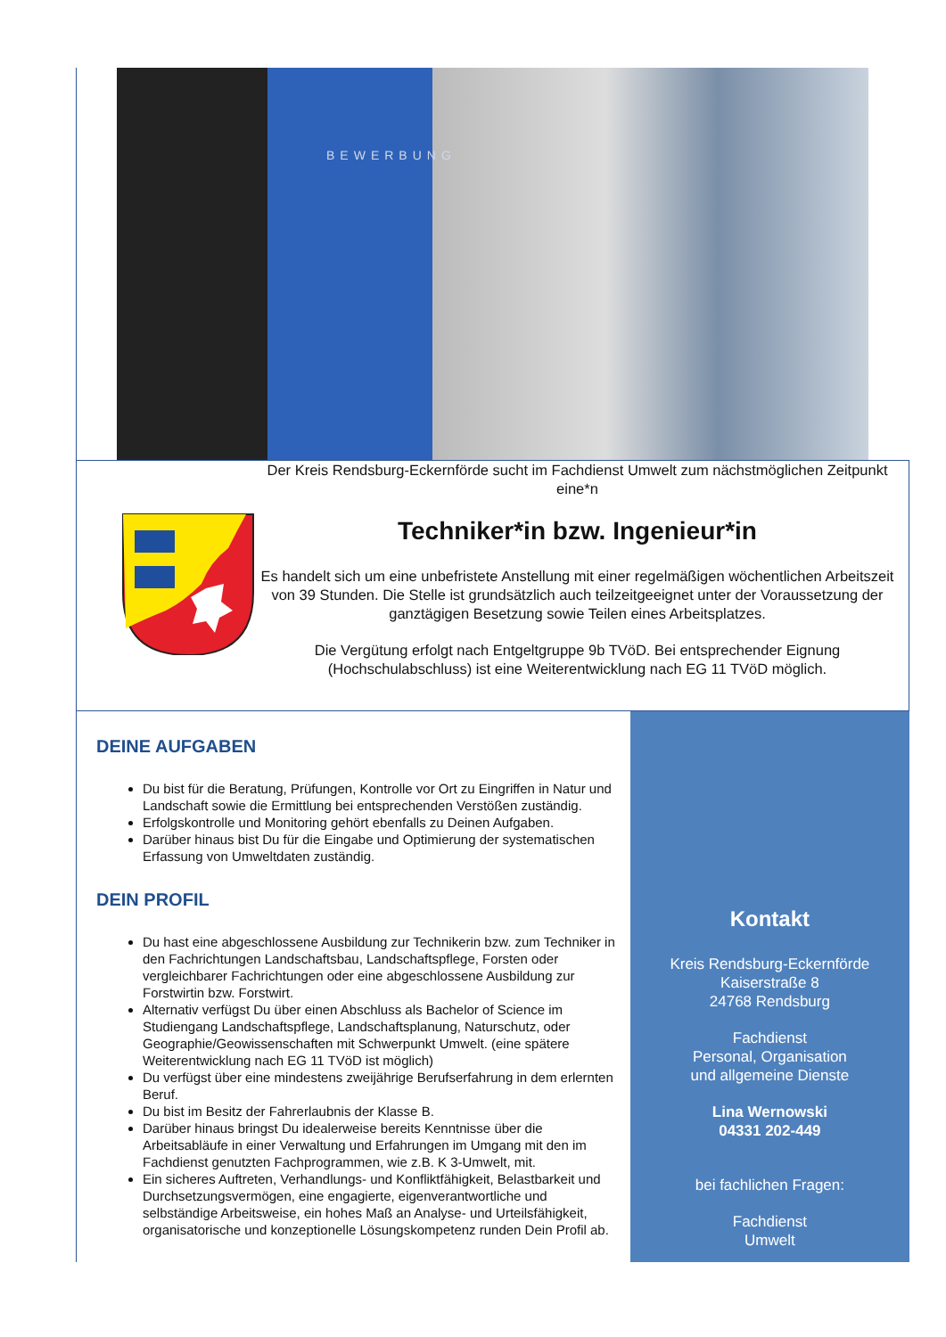BEWERBUNG
Der Kreis Rendsburg-Eckernförde sucht im Fachdienst Umwelt zum nächstmöglichen Zeitpunkt eine*n
Techniker*in bzw. Ingenieur*in
Es handelt sich um eine unbefristete Anstellung mit einer regelmäßigen wöchentlichen Arbeitszeit von 39 Stunden. Die Stelle ist grundsätzlich auch teilzeitgeeignet unter der Voraussetzung der ganztägigen Besetzung sowie Teilen eines Arbeitsplatzes.
Die Vergütung erfolgt nach Entgeltgruppe 9b TVöD. Bei entsprechender Eignung (Hochschulabschluss) ist eine Weiterentwicklung nach EG 11 TVöD möglich.
DEINE AUFGABEN
Du bist für die Beratung, Prüfungen, Kontrolle vor Ort zu Eingriffen in Natur und Landschaft sowie die Ermittlung bei entsprechenden Verstößen zuständig.
Erfolgskontrolle und Monitoring gehört ebenfalls zu Deinen Aufgaben.
Darüber hinaus bist Du für die Eingabe und Optimierung der systematischen Erfassung von Umweltdaten zuständig.
DEIN PROFIL
Du hast eine abgeschlossene Ausbildung zur Technikerin bzw. zum Techniker in den Fachrichtungen Landschaftsbau, Landschaftspflege, Forsten oder vergleichbarer Fachrichtungen oder eine abgeschlossene Ausbildung zur Forstwirtin bzw. Forstwirt.
Alternativ verfügst Du über einen Abschluss als Bachelor of Science im Studiengang Landschaftspflege, Landschaftsplanung, Naturschutz, oder Geographie/Geowissenschaften mit Schwerpunkt Umwelt. (eine spätere Weiterentwicklung nach EG 11 TVöD ist möglich)
Du verfügst über eine mindestens zweijährige Berufserfahrung in dem erlernten Beruf.
Du bist im Besitz der Fahrerlaubnis der Klasse B.
Darüber hinaus bringst Du idealerweise bereits Kenntnisse über die Arbeitsabläufe in einer Verwaltung und Erfahrungen im Umgang mit den im Fachdienst genutzten Fachprogrammen, wie z.B. K 3-Umwelt, mit.
Ein sicheres Auftreten, Verhandlungs- und Konfliktfähigkeit, Belastbarkeit und Durchsetzungsvermögen, eine engagierte, eigenverantwortliche und selbständige Arbeitsweise, ein hohes Maß an Analyse- und Urteilsfähigkeit, organisatorische und konzeptionelle Lösungskompetenz runden Dein Profil ab.
Kontakt
Kreis Rendsburg-Eckernförde
Kaiserstraße 8
24768 Rendsburg
Fachdienst
Personal, Organisation
und allgemeine Dienste
Lina Wernowski
04331 202-449
bei fachlichen Fragen:
Fachdienst
Umwelt